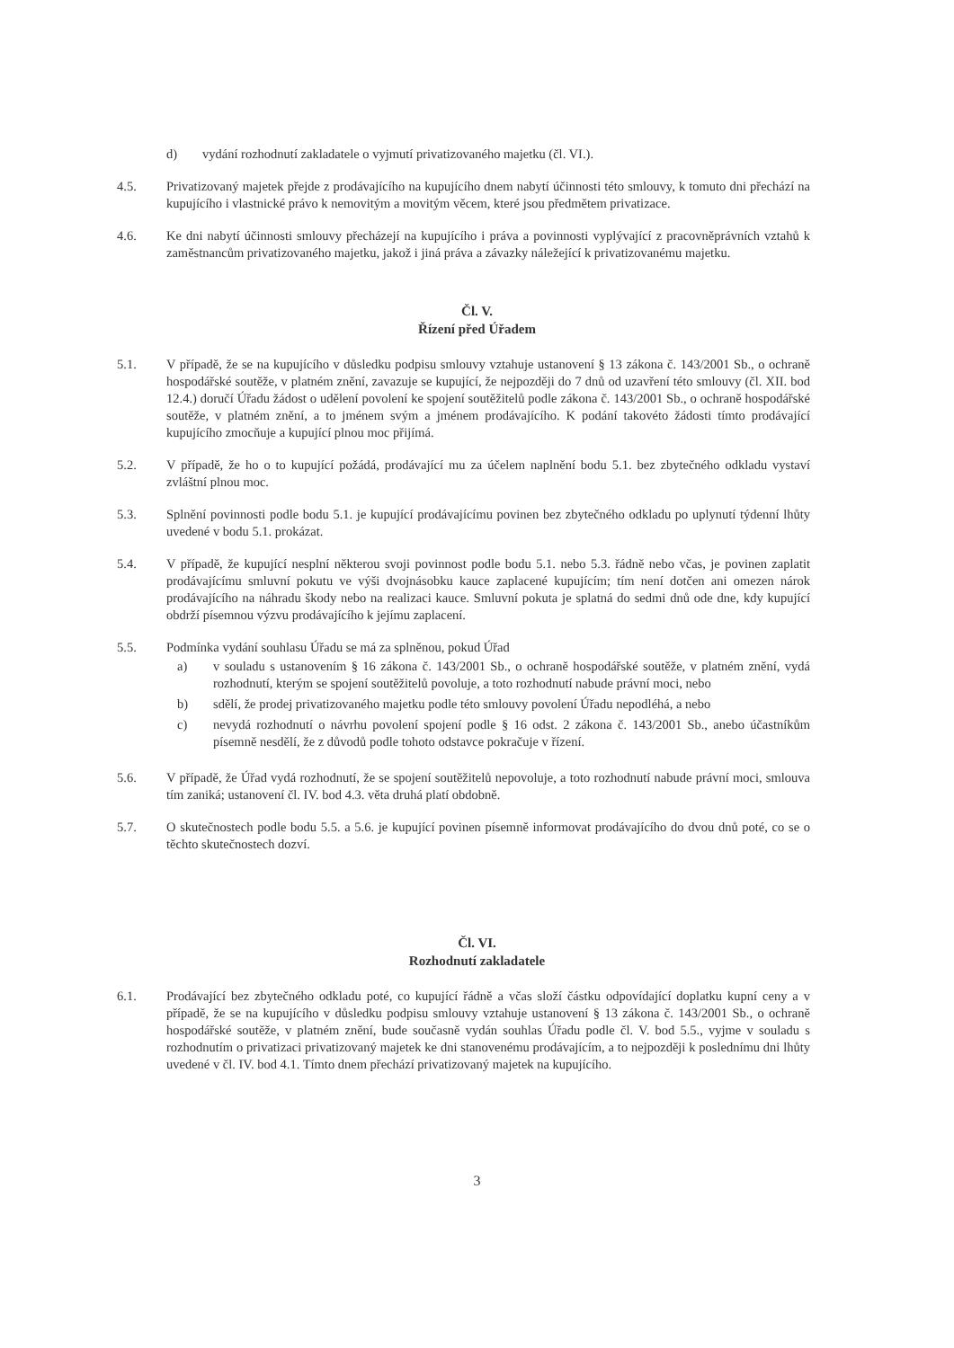d) vydání rozhodnutí zakladatele o vyjmutí privatizovaného majetku (čl. VI.).
4.5. Privatizovaný majetek přejde z prodávajícího na kupujícího dnem nabytí účinnosti této smlouvy, k tomuto dni přechází na kupujícího i vlastnické právo k nemovitým a movitým věcem, které jsou předmětem privatizace.
4.6. Ke dni nabytí účinnosti smlouvy přecházejí na kupujícího i práva a povinnosti vyplývající z pracovněprávních vztahů k zaměstnancům privatizovaného majetku, jakož i jiná práva a závazky náležející k privatizovanému majetku.
Čl. V.
Řízení před Úřadem
5.1. V případě, že se na kupujícího v důsledku podpisu smlouvy vztahuje ustanovení § 13 zákona č. 143/2001 Sb., o ochraně hospodářské soutěže, v platném znění, zavazuje se kupující, že nejpozději do 7 dnů od uzavření této smlouvy (čl. XII. bod 12.4.) doručí Úřadu žádost o udělení povolení ke spojení soutěžitelů podle zákona č. 143/2001 Sb., o ochraně hospodářské soutěže, v platném znění, a to jménem svým a jménem prodávajícího. K podání takovéto žádosti tímto prodávající kupujícího zmocňuje a kupující plnou moc přijímá.
5.2. V případě, že ho o to kupující požádá, prodávající mu za účelem naplnění bodu 5.1. bez zbytečného odkladu vystaví zvláštní plnou moc.
5.3. Splnění povinnosti podle bodu 5.1. je kupující prodávajícímu povinen bez zbytečného odkladu po uplynutí týdenní lhůty uvedené v bodu 5.1. prokázat.
5.4. V případě, že kupující nesplní některou svoji povinnost podle bodu 5.1. nebo 5.3. řádně nebo včas, je povinen zaplatit prodávajícímu smluvní pokutu ve výši dvojnásobku kauce zaplacené kupujícím; tím není dotčen ani omezen nárok prodávajícího na náhradu škody nebo na realizaci kauce. Smluvní pokuta je splatná do sedmi dnů ode dne, kdy kupující obdrží písemnou výzvu prodávajícího k jejímu zaplacení.
5.5. Podmínka vydání souhlasu Úřadu se má za splněnou, pokud Úřad
a) v souladu s ustanovením § 16 zákona č. 143/2001 Sb., o ochraně hospodářské soutěže, v platném znění, vydá rozhodnutí, kterým se spojení soutěžitelů povoluje, a toto rozhodnutí nabude právní moci, nebo
b) sdělí, že prodej privatizovaného majetku podle této smlouvy povolení Úřadu nepodléhá, a nebo
c) nevydá rozhodnutí o návrhu povolení spojení podle § 16 odst. 2 zákona č. 143/2001 Sb., anebo účastníkům písemně nesdělí, že z důvodů podle tohoto odstavce pokračuje v řízení.
5.6. V případě, že Úřad vydá rozhodnutí, že se spojení soutěžitelů nepovoluje, a toto rozhodnutí nabude právní moci, smlouva tím zaniká; ustanovení čl. IV. bod 4.3. věta druhá platí obdobně.
5.7. O skutečnostech podle bodu 5.5. a 5.6. je kupující povinen písemně informovat prodávajícího do dvou dnů poté, co se o těchto skutečnostech dozví.
Čl. VI.
Rozhodnutí zakladatele
6.1. Prodávající bez zbytečného odkladu poté, co kupující řádně a včas složí částku odpovídající doplatku kupní ceny a v případě, že se na kupujícího v důsledku podpisu smlouvy vztahuje ustanovení § 13 zákona č. 143/2001 Sb., o ochraně hospodářské soutěže, v platném znění, bude současně vydán souhlas Úřadu podle čl. V. bod 5.5., vyjme v souladu s rozhodnutím o privatizaci privatizovaný majetek ke dni stanovenému prodávajícím, a to nejpozději k poslednímu dni lhůty uvedené v čl. IV. bod 4.1. Tímto dnem přechází privatizovaný majetek na kupujícího.
3